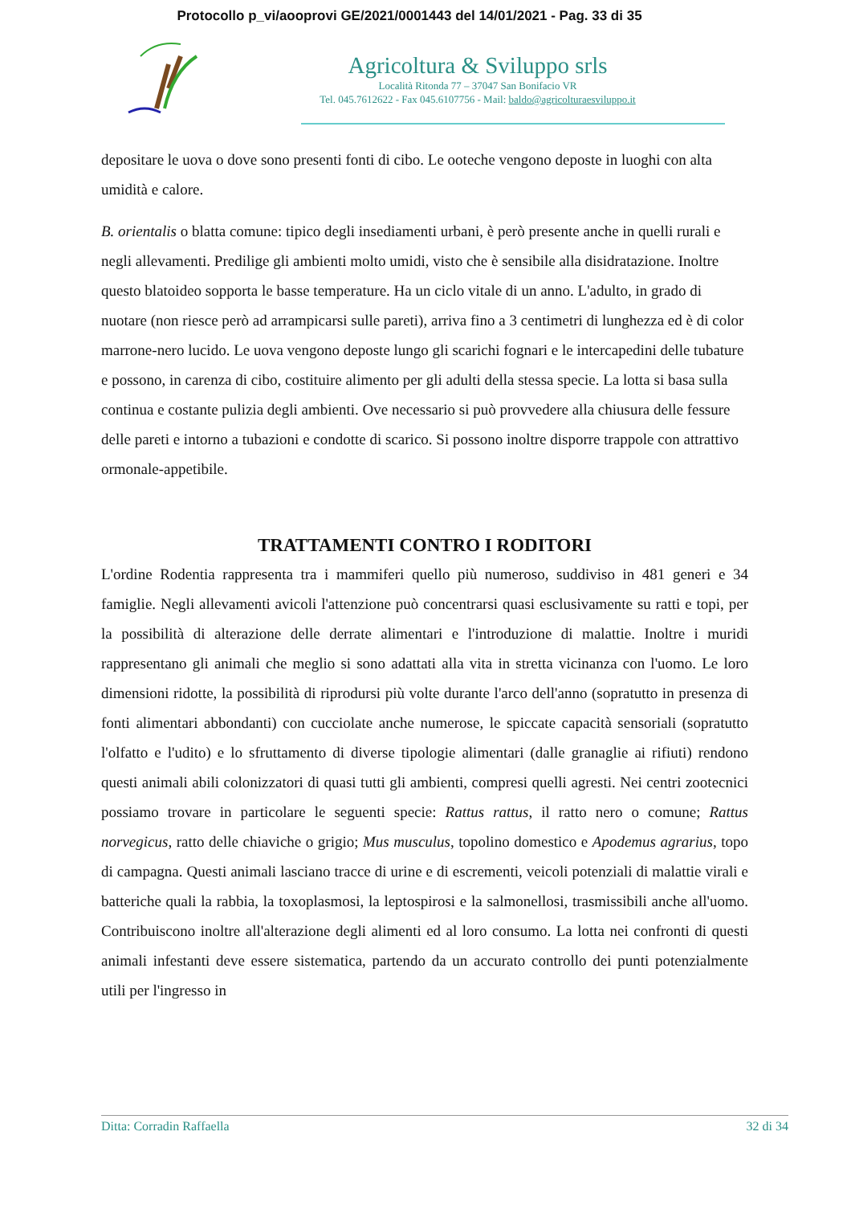Protocollo p_vi/aooprovi GE/2021/0001443 del 14/01/2021 - Pag. 33 di 35
Agricoltura & Sviluppo srls
Località Ritonda 77 – 37047 San Bonifacio VR
Tel. 045.7612622 - Fax 045.6107756 - Mail: baldo@agricolturaesviluppo.it
depositare le uova o dove sono presenti fonti di cibo. Le ooteche vengono deposte in luoghi con alta umidità e calore.
B. orientalis o blatta comune: tipico degli insediamenti urbani, è però presente anche in quelli rurali e negli allevamenti. Predilige gli ambienti molto umidi, visto che è sensibile alla disidratazione. Inoltre questo blatoideo sopporta le basse temperature. Ha un ciclo vitale di un anno. L'adulto, in grado di nuotare (non riesce però ad arrampicarsi sulle pareti), arriva fino a 3 centimetri di lunghezza ed è di color marrone-nero lucido. Le uova vengono deposte lungo gli scarichi fognari e le intercapedini delle tubature e possono, in carenza di cibo, costituire alimento per gli adulti della stessa specie. La lotta si basa sulla continua e costante pulizia degli ambienti. Ove necessario si può provvedere alla chiusura delle fessure delle pareti e intorno a tubazioni e condotte di scarico. Si possono inoltre disporre trappole con attrattivo ormonale-appetibile.
TRATTAMENTI CONTRO I RODITORI
L'ordine Rodentia rappresenta tra i mammiferi quello più numeroso, suddiviso in 481 generi e 34 famiglie. Negli allevamenti avicoli l'attenzione può concentrarsi quasi esclusivamente su ratti e topi, per la possibilità di alterazione delle derrate alimentari e l'introduzione di malattie. Inoltre i muridi rappresentano gli animali che meglio si sono adattati alla vita in stretta vicinanza con l'uomo. Le loro dimensioni ridotte, la possibilità di riprodursi più volte durante l'arco dell'anno (sopratutto in presenza di fonti alimentari abbondanti) con cucciolate anche numerose, le spiccate capacità sensoriali (sopratutto l'olfatto e l'udito) e lo sfruttamento di diverse tipologie alimentari (dalle granaglie ai rifiuti) rendono questi animali abili colonizzatori di quasi tutti gli ambienti, compresi quelli agresti. Nei centri zootecnici possiamo trovare in particolare le seguenti specie: Rattus rattus, il ratto nero o comune; Rattus norvegicus, ratto delle chiaviche o grigio; Mus musculus, topolino domestico e Apodemus agrarius, topo di campagna. Questi animali lasciano tracce di urine e di escrementi, veicoli potenziali di malattie virali e batteriche quali la rabbia, la toxoplasmosi, la leptospirosi e la salmonellosi, trasmissibili anche all'uomo. Contribuiscono inoltre all'alterazione degli alimenti ed al loro consumo. La lotta nei confronti di questi animali infestanti deve essere sistematica, partendo da un accurato controllo dei punti potenzialmente utili per l'ingresso in
Ditta: Corradin Raffaella 32 di 34